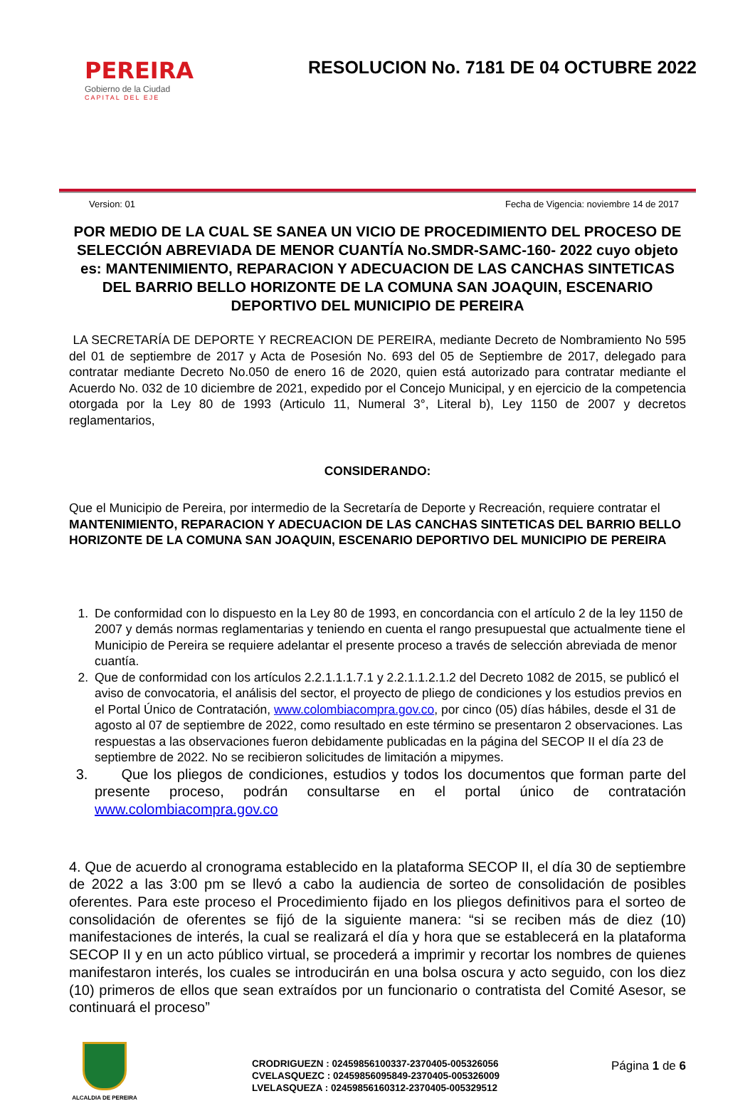PEREIRA
Gobierno de la Ciudad
CAPITAL DEL EJE
RESOLUCION No. 7181 DE 04 OCTUBRE 2022
Version: 01 Fecha de Vigencia: noviembre 14 de 2017
POR MEDIO DE LA CUAL SE SANEA UN VICIO DE PROCEDIMIENTO DEL PROCESO DE SELECCIÓN ABREVIADA DE MENOR CUANTÍA No.SMDR-SAMC-160- 2022 cuyo objeto es: MANTENIMIENTO, REPARACION Y ADECUACION DE LAS CANCHAS SINTETICAS DEL BARRIO BELLO HORIZONTE DE LA COMUNA SAN JOAQUIN, ESCENARIO DEPORTIVO DEL MUNICIPIO DE PEREIRA
LA SECRETARÍA DE DEPORTE Y RECREACION DE PEREIRA, mediante Decreto de Nombramiento No 595 del 01 de septiembre de 2017 y Acta de Posesión No. 693 del 05 de Septiembre de 2017, delegado para contratar mediante Decreto No.050 de enero 16 de 2020, quien está autorizado para contratar mediante el Acuerdo No. 032 de 10 diciembre de 2021, expedido por el Concejo Municipal, y en ejercicio de la competencia otorgada por la Ley 80 de 1993 (Articulo 11, Numeral 3°, Literal b), Ley 1150 de 2007 y decretos reglamentarios,
CONSIDERANDO:
Que el Municipio de Pereira, por intermedio de la Secretaría de Deporte y Recreación, requiere contratar el MANTENIMIENTO, REPARACION Y ADECUACION DE LAS CANCHAS SINTETICAS DEL BARRIO BELLO HORIZONTE DE LA COMUNA SAN JOAQUIN, ESCENARIO DEPORTIVO DEL MUNICIPIO DE PEREIRA
1. De conformidad con lo dispuesto en la Ley 80 de 1993, en concordancia con el artículo 2 de la ley 1150 de 2007 y demás normas reglamentarias y teniendo en cuenta el rango presupuestal que actualmente tiene el Municipio de Pereira se requiere adelantar el presente proceso a través de selección abreviada de menor cuantía.
2. Que de conformidad con los artículos 2.2.1.1.1.7.1 y 2.2.1.1.2.1.2 del Decreto 1082 de 2015, se publicó el aviso de convocatoria, el análisis del sector, el proyecto de pliego de condiciones y los estudios previos en el Portal Único de Contratación, www.colombiacompra.gov.co, por cinco (05) días hábiles, desde el 31 de agosto al 07 de septiembre de 2022, como resultado en este término se presentaron 2 observaciones. Las respuestas a las observaciones fueron debidamente publicadas en la página del SECOP II el día 23 de septiembre de 2022. No se recibieron solicitudes de limitación a mipymes.
3. Que los pliegos de condiciones, estudios y todos los documentos que forman parte del presente proceso, podrán consultarse en el portal único de contratación www.colombiacompra.gov.co
4. Que de acuerdo al cronograma establecido en la plataforma SECOP II, el día 30 de septiembre de 2022 a las 3:00 pm se llevó a cabo la audiencia de sorteo de consolidación de posibles oferentes. Para este proceso el Procedimiento fijado en los pliegos definitivos para el sorteo de consolidación de oferentes se fijó de la siguiente manera: “si se reciben más de diez (10) manifestaciones de interés, la cual se realizará el día y hora que se establecerá en la plataforma SECOP II y en un acto público virtual, se procederá a imprimir y recortar los nombres de quienes manifestaron interés, los cuales se introducirán en una bolsa oscura y acto seguido, con los diez (10) primeros de ellos que sean extraídos por un funcionario o contratista del Comité Asesor, se continuará el proceso”
ALCALDIA DE PEREIRA
CRODRIGUEZN : 02459856100337-2370405-005326056
CVELASQUEZC : 02459856095849-2370405-005326009
LVELASQUEZA : 02459856160312-2370405-005329512
Página 1 de 6